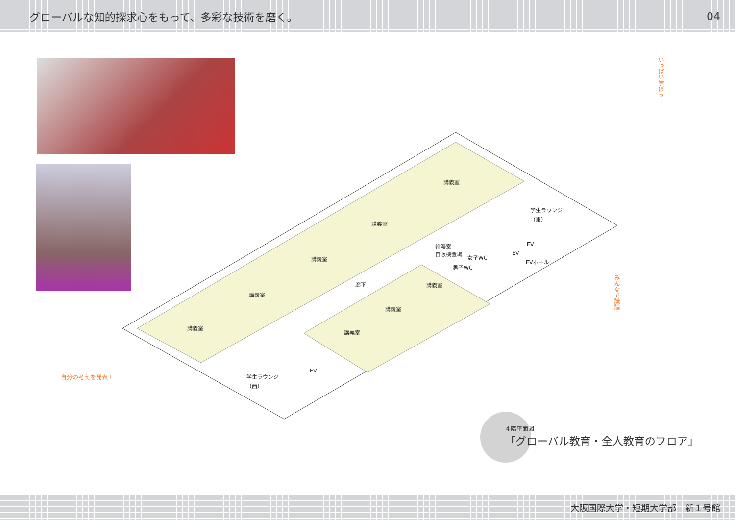グローバルな知的探求心をもって、多彩な技術を磨く。 04
講義室
講義室
講義室
講義室
講義室
学生ラウンジ
（東）
給湯室
自販機置場
女子WC
男子WC
EV
EV
EVホール
廊下 講義室
講義室
講義室
EV
学生ラウンジ
（西）
いっぱい学ぼう！
みんなで議論！
自分の考えを発表！
４階平面図
「グローバル教育・全人教育のフロア」
大阪国際大学・短期大学部　新１号館